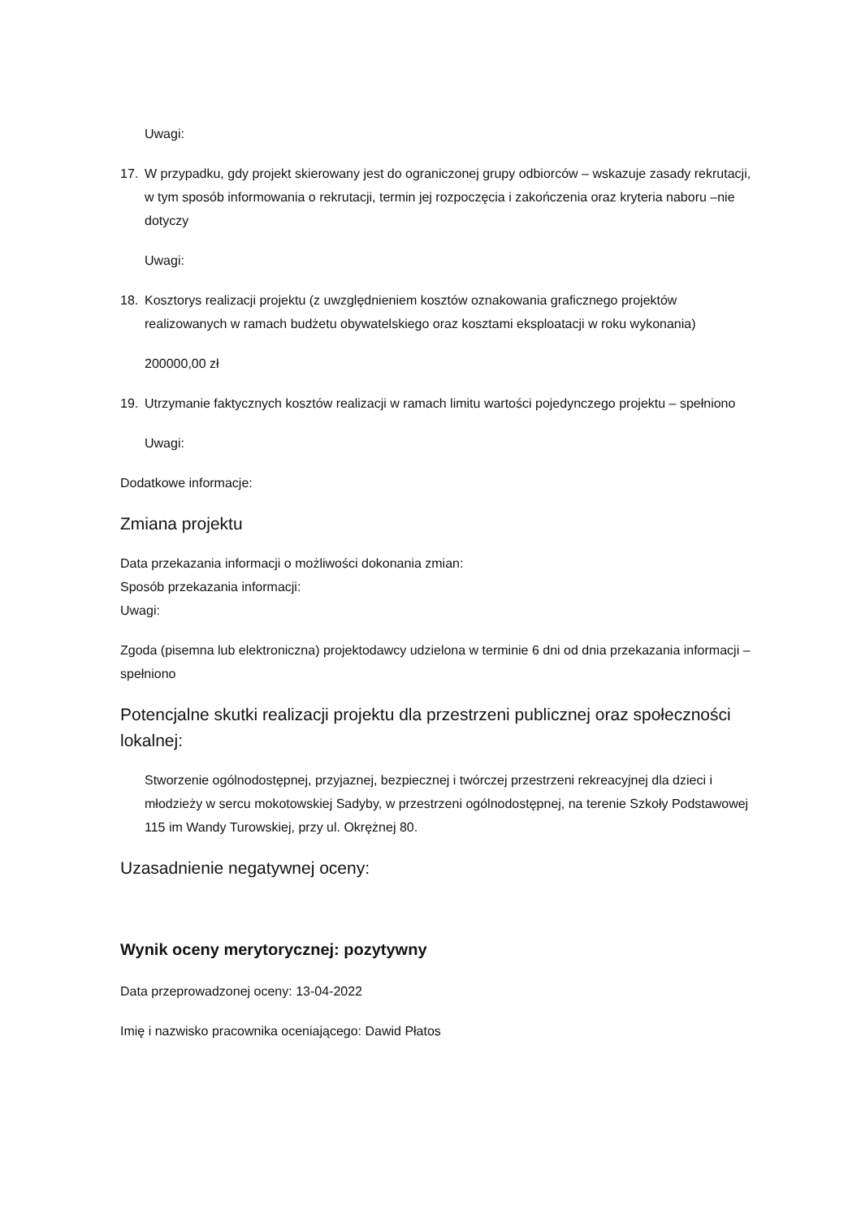Uwagi:
17. W przypadku, gdy projekt skierowany jest do ograniczonej grupy odbiorców – wskazuje zasady rekrutacji, w tym sposób informowania o rekrutacji, termin jej rozpoczęcia i zakończenia oraz kryteria naboru –nie dotyczy
Uwagi:
18. Kosztorys realizacji projektu (z uwzględnieniem kosztów oznakowania graficznego projektów realizowanych w ramach budżetu obywatelskiego oraz kosztami eksploatacji w roku wykonania)
200000,00 zł
19. Utrzymanie faktycznych kosztów realizacji w ramach limitu wartości pojedynczego projektu – spełniono
Uwagi:
Dodatkowe informacje:
Zmiana projektu
Data przekazania informacji o możliwości dokonania zmian:
Sposób przekazania informacji:
Uwagi:
Zgoda (pisemna lub elektroniczna) projektodawcy udzielona w terminie 6 dni od dnia przekazania informacji – spełniono
Potencjalne skutki realizacji projektu dla przestrzeni publicznej oraz społeczności lokalnej:
Stworzenie ogólnodostępnej, przyjaznej, bezpiecznej i twórczej przestrzeni rekreacyjnej dla dzieci i młodzieży w sercu mokotowskiej Sadyby, w przestrzeni ogólnodostępnej, na terenie Szkoły Podstawowej 115 im Wandy Turowskiej, przy ul. Okrężnej 80.
Uzasadnienie negatywnej oceny:
Wynik oceny merytorycznej: pozytywny
Data przeprowadzonej oceny: 13-04-2022
Imię i nazwisko pracownika oceniającego: Dawid Płatos